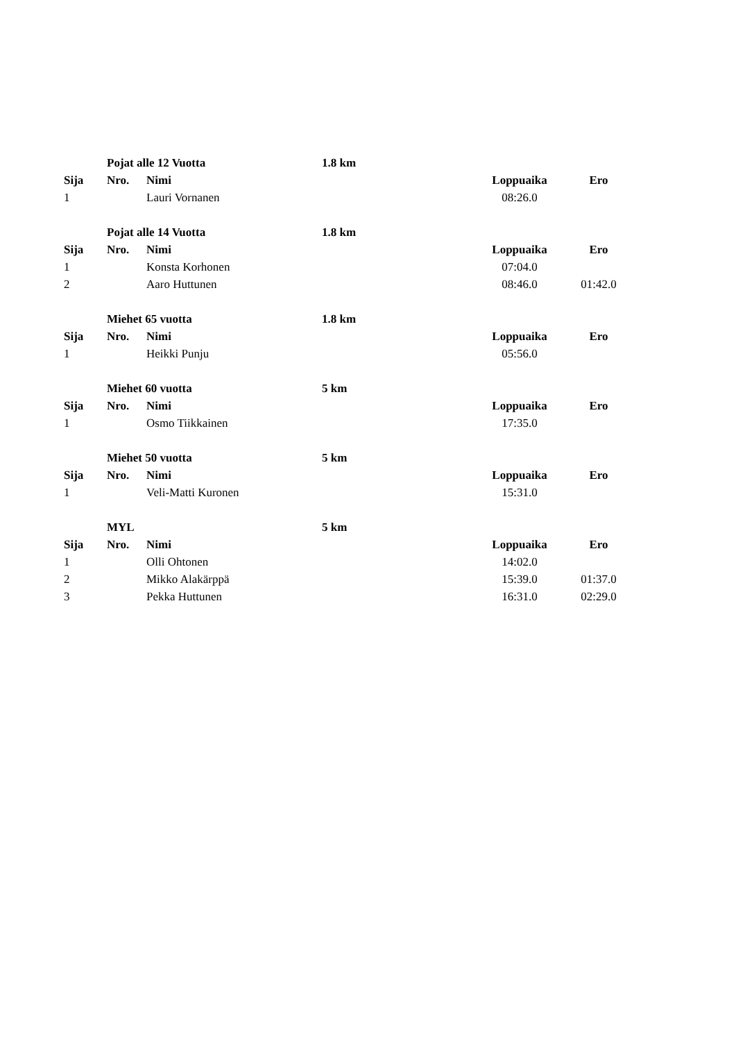| | Pojat alle 12 Vuotta | | 1.8 km | | |
| Sija | Nro. | Nimi | | Loppuaika | Ero |
| 1 | | Lauri Vornanen | | 08:26.0 | |
| | Pojat alle 14 Vuotta | | 1.8 km | | |
| Sija | Nro. | Nimi | | Loppuaika | Ero |
| 1 | | Konsta Korhonen | | 07:04.0 | |
| 2 | | Aaro Huttunen | | 08:46.0 | 01:42.0 |
| | Miehet 65 vuotta | | 1.8 km | | |
| Sija | Nro. | Nimi | | Loppuaika | Ero |
| 1 | | Heikki Punju | | 05:56.0 | |
| | Miehet 60 vuotta | | 5 km | | |
| Sija | Nro. | Nimi | | Loppuaika | Ero |
| 1 | | Osmo Tiikkainen | | 17:35.0 | |
| | Miehet 50 vuotta | | 5 km | | |
| Sija | Nro. | Nimi | | Loppuaika | Ero |
| 1 | | Veli-Matti Kuronen | | 15:31.0 | |
| | MYL | | 5 km | | |
| Sija | Nro. | Nimi | | Loppuaika | Ero |
| 1 | | Olli Ohtonen | | 14:02.0 | |
| 2 | | Mikko Alakärppä | | 15:39.0 | 01:37.0 |
| 3 | | Pekka Huttunen | | 16:31.0 | 02:29.0 |